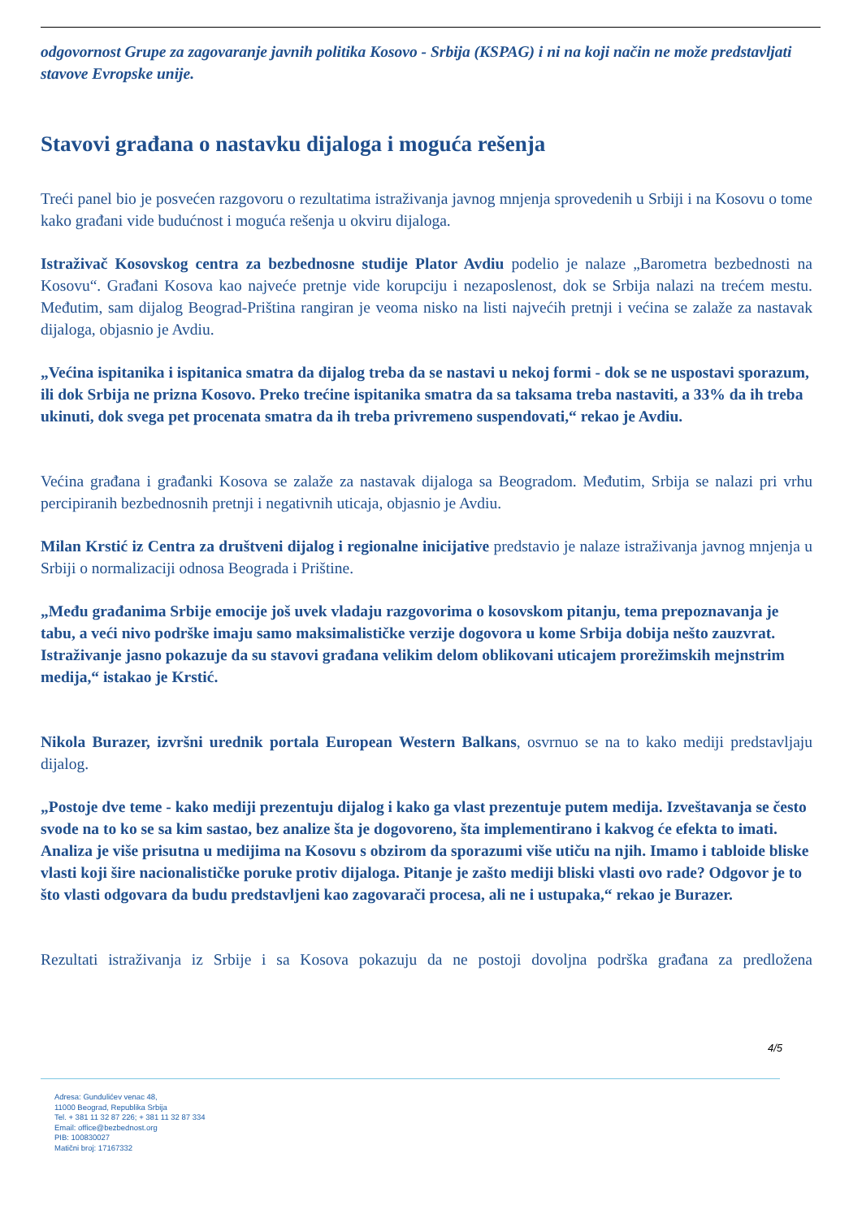odgovornost Grupe za zagovaranje javnih politika Kosovo - Srbija (KSPAG) i ni na koji način ne može predstavljati stavove Evropske unije.
Stavovi građana o nastavku dijaloga i moguća rešenja
Treći panel bio je posvećen razgovoru o rezultatima istraživanja javnog mnjenja sprovedenih u Srbiji i na Kosovu o tome kako građani vide budućnost i moguća rešenja u okviru dijaloga.
Istraživač Kosovskog centra za bezbednosne studije Plator Avdiu podelio je nalaze „Barometra bezbednosti na Kosovu“. Građani Kosova kao najveće pretnje vide korupciju i nezaposlenost, dok se Srbija nalazi na trećem mestu. Međutim, sam dijalog Beograd-Priština rangiran je veoma nisko na listi najvećih pretnji i većina se zalaže za nastavak dijaloga, objasnio je Avdiu.
„Većina ispitanika i ispitanica smatra da dijalog treba da se nastavi u nekoj formi - dok se ne uspostavi sporazum, ili dok Srbija ne prizna Kosovo. Preko trećine ispitanika smatra da sa taksama treba nastaviti, a 33% da ih treba ukinuti, dok svega pet procenata smatra da ih treba privremeno suspendovati,“ rekao je Avdiu.
Većina građana i građanki Kosova se zalaže za nastavak dijaloga sa Beogradom. Međutim, Srbija se nalazi pri vrhu percipiranih bezbednosnih pretnji i negativnih uticaja, objasnio je Avdiu.
Milan Krstić iz Centra za društveni dijalog i regionalne inicijative predstavio je nalaze istraživanja javnog mnjenja u Srbiji o normalizaciji odnosa Beograda i Prištine.
„Među građanima Srbije emocije još uvek vladaju razgovorima o kosovskom pitanju, tema prepoznavanja je tabu, a veći nivo podrške imaju samo maksimalističke verzije dogovora u kome Srbija dobija nešto zauzvrat. Istraživanje jasno pokazuje da su stavovi građana velikim delom oblikovani uticajem prorežimskih mejnstrim medija,“ istakao je Krstić.
Nikola Burazer, izvršni urednik portala European Western Balkans, osvrnuo se na to kako mediji predstavljaju dijalog.
„Postoje dve teme - kako mediji prezentuju dijalog i kako ga vlast prezentuje putem medija. Izveštavanja se često svode na to ko se sa kim sastao, bez analize šta je dogovoreno, šta implementirano i kakvog će efekta to imati. Analiza je više prisutna u medijima na Kosovu s obzirom da sporazumi više utiču na njih. Imamo i tabloide bliske vlasti koji šire nacionalističke poruke protiv dijaloga. Pitanje je zašto mediji bliski vlasti ovo rade? Odgovor je to što vlasti odgovara da budu predstavljeni kao zagovarači procesa, ali ne i ustupaka,“ rekao je Burazer.
Rezultati istraživanja iz Srbije i sa Kosova pokazuju da ne postoji dovoljna podrška građana za predložena
4/5
Adresa: Gundulićev venac 48,
11000 Beograd, Republika Srbija
Tel. + 381 11 32 87 226; + 381 11 32 87 334
Email: office@bezbednost.org
PIB: 100830027
Matični broj: 17167332